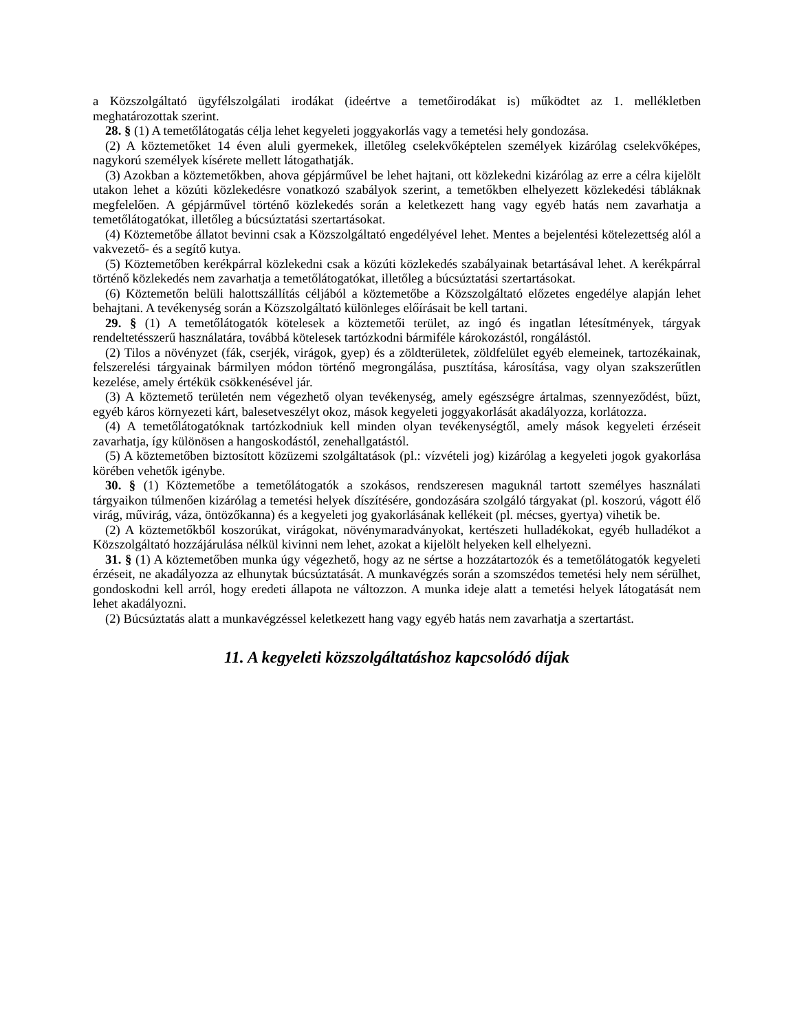a Közszolgáltató ügyfélszolgálati irodákat (ideértve a temetőirodákat is) működtet az 1. mellékletben meghatározottak szerint.
28. § (1) A temetőlátogatás célja lehet kegyeleti joggyakorlás vagy a temetési hely gondozása.
(2) A köztemetőket 14 éven aluli gyermekek, illetőleg cselekvőképtelen személyek kizárólag cselekvőképes, nagykorú személyek kísérete mellett látogathatják.
(3) Azokban a köztemetőkben, ahova gépjárművel be lehet hajtani, ott közlekedni kizárólag az erre a célra kijelölt utakon lehet a közúti közlekedésre vonatkozó szabályok szerint, a temetőkben elhelyezett közlekedési tábláknak megfelelően. A gépjárművel történő közlekedés során a keletkezett hang vagy egyéb hatás nem zavarhatja a temetőlátogatókat, illetőleg a búcsúztatási szertartásokat.
(4) Köztemetőbe állatot bevinni csak a Közszolgáltató engedélyével lehet. Mentes a bejelentési kötelezettség alól a vakvezető- és a segítő kutya.
(5) Köztemetőben kerékpárral közlekedni csak a közúti közlekedés szabályainak betartásával lehet. A kerékpárral történő közlekedés nem zavarhatja a temetőlátogatókat, illetőleg a búcsúztatási szertartásokat.
(6) Köztemetőn belüli halottszállítás céljából a köztemetőbe a Közszolgáltató előzetes engedélye alapján lehet behajtani. A tevékenység során a Közszolgáltató különleges előírásait be kell tartani.
29. § (1) A temetőlátogatók kötelesek a köztemetői terület, az ingó és ingatlan létesítmények, tárgyak rendeltetésszerű használatára, továbbá kötelesek tartózkodni bármiféle károkozástól, rongálástól.
(2) Tilos a növényzet (fák, cserjék, virágok, gyep) és a zöldterületek, zöldfelület egyéb elemeinek, tartozékainak, felszerelési tárgyainak bármilyen módon történő megrongálása, pusztítása, károsítása, vagy olyan szakszerűtlen kezelése, amely értékük csökkenésével jár.
(3) A köztemető területén nem végezhető olyan tevékenység, amely egészségre ártalmas, szennyeződést, bűzt, egyéb káros környezeti kárt, balesetveszélyt okoz, mások kegyeleti joggyakorlását akadályozza, korlátozza.
(4) A temetőlátogatóknak tartózkodniuk kell minden olyan tevékenységtől, amely mások kegyeleti érzéseit zavarhatja, így különösen a hangoskodástól, zenehallgatástól.
(5) A köztemetőben biztosított közüzemi szolgáltatások (pl.: vízvételi jog) kizárólag a kegyeleti jogok gyakorlása körében vehetők igénybe.
30. § (1) Köztemetőbe a temetőlátogatók a szokásos, rendszeresen maguknál tartott személyes használati tárgyaikon túlmenően kizárólag a temetési helyek díszítésére, gondozására szolgáló tárgyakat (pl. koszorú, vágott élő virág, művirág, váza, öntözőkanna) és a kegyeleti jog gyakorlásának kellékeit (pl. mécses, gyertya) vihetik be.
(2) A köztemetőkből koszorúkat, virágokat, növénymaradványokat, kertészeti hulladékokat, egyéb hulladékot a Közszolgáltató hozzájárulása nélkül kivinni nem lehet, azokat a kijelölt helyeken kell elhelyezni.
31. § (1) A köztemetőben munka úgy végezhető, hogy az ne sértse a hozzátartozók és a temetőlátogatók kegyeleti érzéseit, ne akadályozza az elhunytak búcsúztatását. A munkavégzés során a szomszédos temetési hely nem sérülhet, gondoskodni kell arról, hogy eredeti állapota ne változzon. A munka ideje alatt a temetési helyek látogatását nem lehet akadályozni.
(2) Búcsúztatás alatt a munkavégzéssel keletkezett hang vagy egyéb hatás nem zavarhatja a szertartást.
11. A kegyeleti közszolgáltatáshoz kapcsolódó díjak